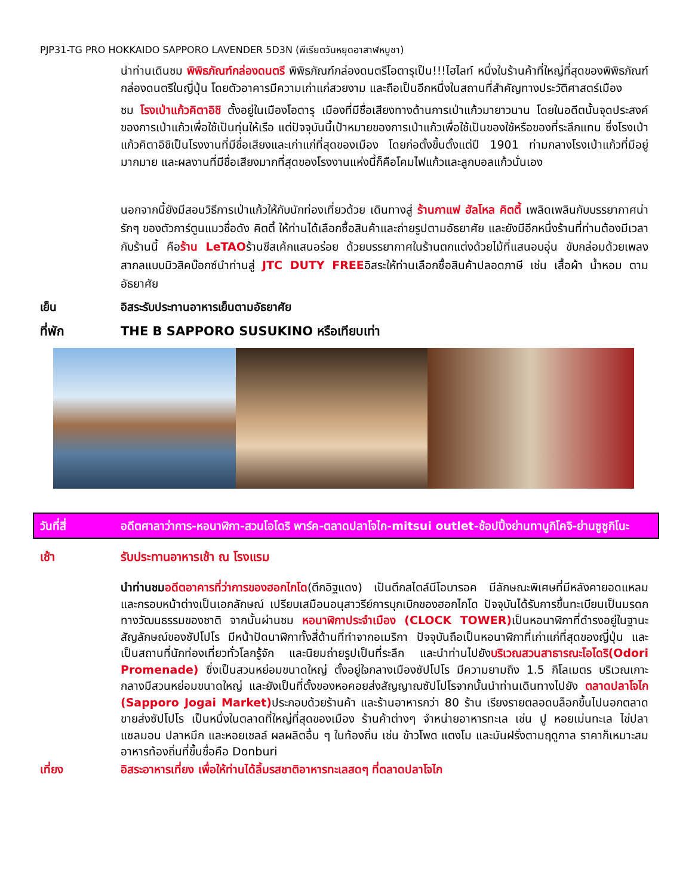PJP31-TG PRO HOKKAIDO SAPPORO LAVENDER 5D3N (พีเรียตวันหยุดอาสาฬหบูชา)
นำท่านเดินชม พิพิธภัณฑ์กล่องดนตรี พิพิธภัณฑ์กล่องดนตรีโอตารุเป็น!!!ไฮไลท์ หนึ่งในร้านค้าที่ใหญ่ที่สุดของพิพิธภัณฑ์กล่องดนตรีในญี่ปุ่น โดยตัวอาคารมีความเก่าแก่สวยงาม และถือเป็นอีกหนึ่งในสถานที่สำคัญทางประวัติศาสตร์เมือง
ชม โรงเป่าแก้วคิตาอิชิ ตั้งอยู่ในเมืองโอตารุ เมืองที่มีชื่อเสียงทางด้านการเป่าแก้วมายาวนาน โดยในอดีตนั้นจุดประสงค์ของการเป่าแก้วเพื่อใช้เป็นทุ่นให้เรือ แต่ปัจจุบันนี้เป้าหมายของการเป่าแก้วเพื่อใช้เป็นของใช้หรือของที่ระลึกแทน ซึ่งโรงเป่าแก้วคิตาอิชิเป็นโรงงานที่มีชื่อเสียงและเก่าแก่ที่สุดของเมือง โดยก่อตั้งขึ้นตั้งแต่ปี 1901 ท่ามกลางโรงเป่าแก้วที่มีอยู่มากมาย และผลงานที่มีชื่อเสียงมากที่สุดของโรงงานแห่งนี้ก็คือโคมไฟแก้วและลูกบอลแก้วนั่นเอง
นอกจากนี้ยังมีสอนวิธีการเป่าแก้วให้กับนักท่องเที่ยวด้วย เดินทางสู่ ร้านกาแฟ ฮัลโหล คิตตี้ เพลิดเพลินกับบรรยากาศน่ารักๆ ของตัวการ์ตูนแมวชื่อดัง คิตตี้ ให้ท่านได้เลือกซื้อสินค้าและถ่ายรูปตามอัธยาศัย และยังมีอีกหนึ่งร้านที่ท่านต้องมีเวลากับร้านนี้ คือร้าน LeTAOร้านชีสเค้กแสนอร่อย ด้วยบรรยากาศในร้านตกแต่งด้วยไม้ที่แสนอบอุ่น ขับกล่อมด้วยเพลงสากลแบบมิวสิคบ๊อกซ์นำท่านสู่ JTC DUTY FREEอิสระให้ท่านเลือกซื้อสินค้าปลอดภาษี เช่น เสื้อผ้า น้ำหอม ตามอัธยาศัย
เย็น อิสระรับประทานอาหารเย็นตามอัธยาศัย
ที่พัก THE B SAPPORO SUSUKINO หรือเทียบเท่า
วันที่สี่ อดีตศาลาว่าการ-หอนาฬิกา-สวนโอโดริ พาร์ค-ตลาดปลาโจไก-mitsui outlet-ช้อปปิ้งย่านทานูกิโคจิ-ย่านซูซูกิโนะ
เช้า รับประทานอาหารเช้า ณ โรงแรม
นำท่านชม อดีตอาคารที่ว่าการของฮอกไกโด(ตึกอิฐแดง) เป็นตึกสไตล์นีโอบารอค มีลักษณะพิเศษที่มีหลังคายอดแหลมและกรอบหน้าต่างเป็นเอกลักษณ์ เปรียบเสมือนอนุสาวรีย์การบุกเบิกของฮอกไกโด ปัจจุบันได้รับการขึ้นทะเบียนเป็นมรดกทางวัฒนธรรมของชาติ จากนั้นผ่านชม หอนาฬิกาประจำเมือง (CLOCK TOWER) เป็นหอนาฬิกาที่ดำรงอยู่ในฐานะสัญลักษณ์ของซัปโปโร มีหน้าปัดนาฬิกาทั้งสี่ด้านที่ทำจากอเมริกา ปัจจุบันถือเป็นหอนาฬิกาที่เก่าแก่ที่สุดของญี่ปุ่น และเป็นสถานที่นักท่องเที่ยวทั่วโลกรู้จัก และนิยมถ่ายรูปเป็นที่ระลึก และนำท่านไปยังบริเวณสวนสาธารณะโอโดริ(Odori Promenade) ซึ่งเป็นสวนหย่อมขนาดใหญ่ ตั้งอยู่ใจกลางเมืองซัปโปโร มีความยามถึง 1.5 กิโลเมตร บริเวณเกาะกลางมีสวนหย่อมขนาดใหญ่ และยังเป็นที่ตั้งของหอคอยส่งสัญญาณซัปโปโรจากนั้นนำท่านเดินทางไปยัง ตลาดปลาโจไก (Sapporo Jogai Market) ประกอบด้วยร้านค้า และร้านอาหารกว่า 80 ร้าน เรียงรายตลอดบล็อกขึ้นไปนอกตลาดขายส่งซัปโปโร เป็นหนึ่งในตลาดที่ใหญ่ที่สุดของเมือง ร้านค้าต่างๆ จำหน่ายอาหารทะเล เช่น ปู หอยเม่นทะเล ไข่ปลาแซลมอน ปลาหมึก และหอยเชลล์ ผลผลิตอื่น ๆ ในท้องถิ่น เช่น ข้าวโพด แตงโม และมันฝรั่งตามฤดูกาล ราคาก็เหมาะสม อาหารท้องถิ่นที่ขึ้นชื่อคือ Donburi
เที่ยง อิสระอาหารเที่ยง เพื่อให้ท่านได้ลิ้มรสชาติอาหารทะเลสดๆ ที่ตลาดปลาโจไก